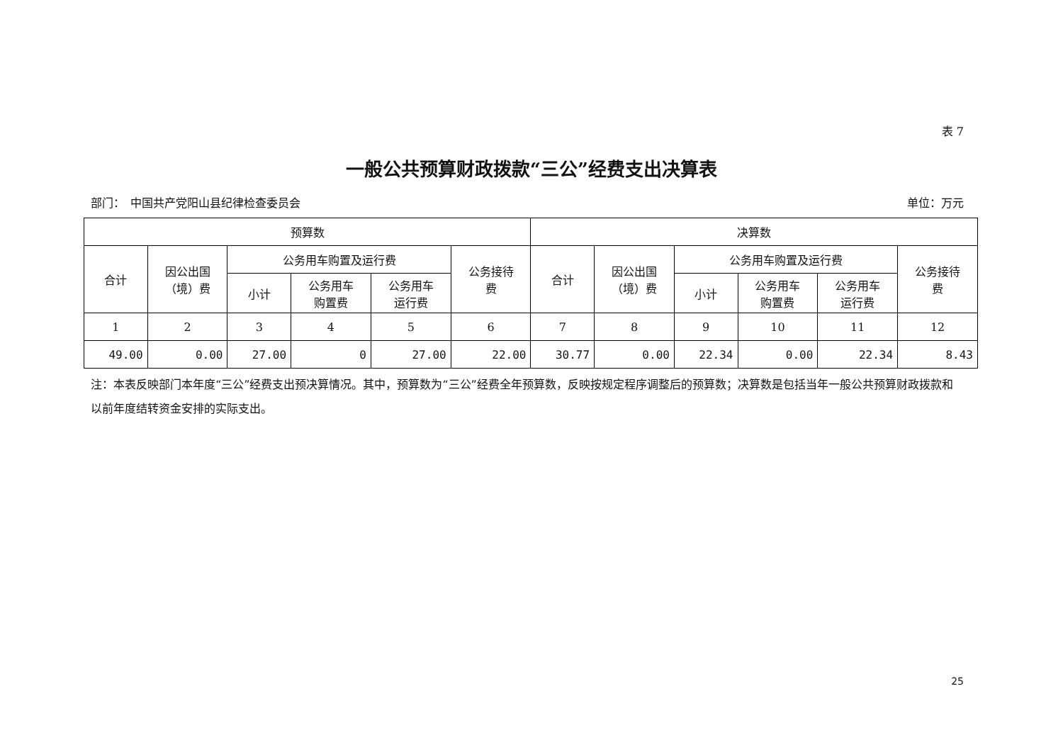表 7
一般公共预算财政拨款“三公”经费支出决算表
部门：　中国共产党阳山县纪律检查委员会 单位：万元
| 预算数 | | | | | | 决算数 | | | | | |
| --- | --- | --- | --- | --- | --- | --- | --- | --- | --- | --- | --- |
| 合计 | 因公出国 （境）费 | 公务用车购置及运行费 | | | 公务接待 费 | 合计 | 因公出国 （境）费 | 公务用车购置及运行费 | | | 公务接待 费 |
| | | 小计 | 公务用车 购置费 | 公务用车 运行费 | | | | 小计 | 公务用车 购置费 | 公务用车 运行费 | |
| 1 | 2 | 3 | 4 | 5 | 6 | 7 | 8 | 9 | 10 | 11 | 12 |
| 49.00 | 0.00 | 27.00 | 0 | 27.00 | 22.00 | 30.77 | 0.00 | 22.34 | 0.00 | 22.34 | 8.43 |
注：本表反映部门本年度“三公”经费支出预决算情况。其中，预算数为“三公”经费全年预算数，反映按规定程序调整后的预算数；决算数是包括当年一般公共预算财政拨款和以前年度结转资金安排的实际支出。
25